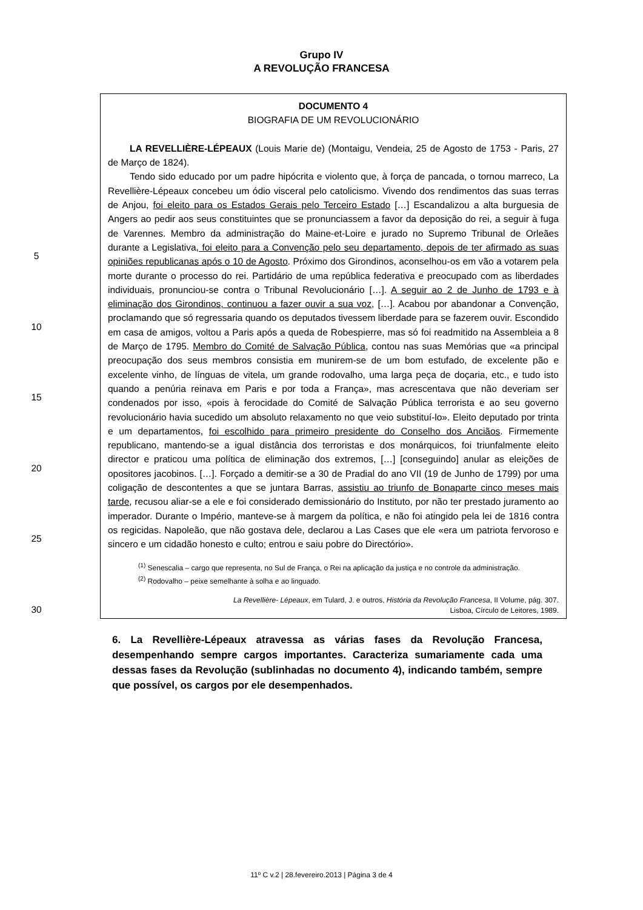Grupo IV
A REVOLUÇÃO FRANCESA
5
10
15
20
25
30
DOCUMENTO 4
BIOGRAFIA DE UM REVOLUCIONÁRIO
LA REVELLIÈRE-LÉPEAUX (Louis Marie de) (Montaigu, Vendeia, 25 de Agosto de 1753 - Paris, 27 de Março de 1824).
Tendo sido educado por um padre hipócrita e violento que, à força de pancada, o tornou marreco, La Revellière-Lépeaux concebeu um ódio visceral pelo catolicismo. Vivendo dos rendimentos das suas terras de Anjou, foi eleito para os Estados Gerais pelo Terceiro Estado […] Escandalizou a alta burguesia de Angers ao pedir aos seus constituintes que se pronunciassem a favor da deposição do rei, a seguir à fuga de Varennes. Membro da administração do Maine-et-Loire e jurado no Supremo Tribunal de Orleães durante a Legislativa, foi eleito para a Convenção pelo seu departamento, depois de ter afirmado as suas opiniões republicanas após o 10 de Agosto. Próximo dos Girondinos, aconselhou-os em vão a votarem pela morte durante o processo do rei. Partidário de uma república federativa e preocupado com as liberdades individuais, pronunciou-se contra o Tribunal Revolucionário […]. A seguir ao 2 de Junho de 1793 e à eliminação dos Girondinos, continuou a fazer ouvir a sua voz, […]. Acabou por abandonar a Convenção, proclamando que só regressaria quando os deputados tivessem liberdade para se fazerem ouvir. Escondido em casa de amigos, voltou a Paris após a queda de Robespierre, mas só foi readmitido na Assembleia a 8 de Março de 1795. Membro do Comité de Salvação Pública, contou nas suas Memórias que «a principal preocupação dos seus membros consistia em munirem-se de um bom estufado, de excelente pão e excelente vinho, de línguas de vitela, um grande rodovalho, uma larga peça de doçaria, etc., e tudo isto quando a penúria reinava em Paris e por toda a França», mas acrescentava que não deveriam ser condenados por isso, «pois à ferocidade do Comité de Salvação Pública terrorista e ao seu governo revolucionário havia sucedido um absoluto relaxamento no que veio substituí-lo». Eleito deputado por trinta e um departamentos, foi escolhido para primeiro presidente do Conselho dos Anciãos. Firmemente republicano, mantendo-se a igual distância dos terroristas e dos monárquicos, foi triunfalmente eleito director e praticou uma política de eliminação dos extremos, […] [conseguindo] anular as eleições de opositores jacobinos. […]. Forçado a demitir-se a 30 de Pradial do ano VII (19 de Junho de 1799) por uma coligação de descontentes a que se juntara Barras, assistiu ao triunfo de Bonaparte cinco meses mais tarde, recusou aliar-se a ele e foi considerado demissionário do Instituto, por não ter prestado juramento ao imperador. Durante o Império, manteve-se à margem da política, e não foi atingido pela lei de 1816 contra os regicidas. Napoleão, que não gostava dele, declarou a Las Cases que ele «era um patriota fervoroso e sincero e um cidadão honesto e culto; entrou e saiu pobre do Directório».
<sup>(1)</sup> Senescalia – cargo que representa, no Sul de França, o Rei na aplicação da justiça e no controle da administração.
<sup>(2)</sup> Rodovalho – peixe semelhante à solha e ao linguado.
La Revellière- Lépeaux, em Tulard, J. e outros, História da Revolução Francesa, II Volume, pág. 307.
Lisboa, Círculo de Leitores, 1989.
6. La Revellière-Lépeaux atravessa as várias fases da Revolução Francesa, desempenhando sempre cargos importantes. Caracteriza sumariamente cada uma dessas fases da Revolução (sublinhadas no documento 4), indicando também, sempre que possível, os cargos por ele desempenhados.
11º C v.2 | 28.fevereiro.2013 | Página 3 de 4